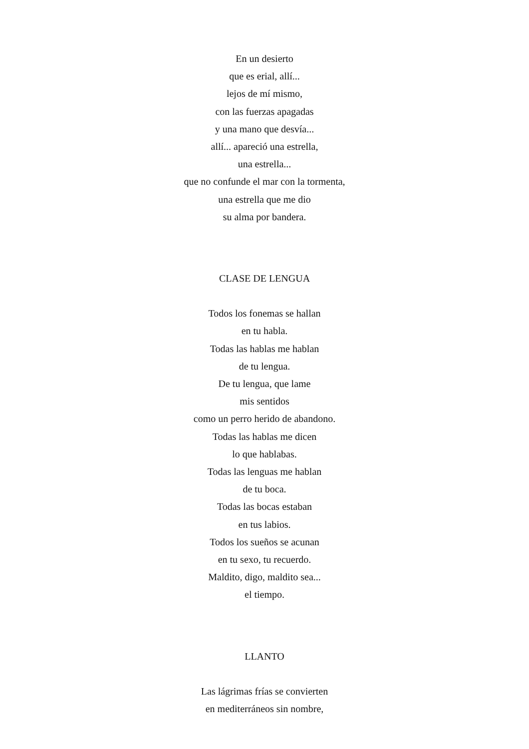En un desierto
que es erial, allí...
lejos de mí mismo,
con las fuerzas apagadas
y una mano que desvía...
allí... apareció una estrella,
una estrella...
que no confunde el mar con la tormenta,
una estrella que me dio
su alma por bandera.
CLASE DE LENGUA
Todos los fonemas se hallan
en tu habla.
Todas las hablas me hablan
de tu lengua.
De tu lengua, que lame
mis sentidos
como un perro herido de abandono.
Todas las hablas me dicen
lo que hablabas.
Todas las lenguas me hablan
de tu boca.
Todas las bocas estaban
en tus labios.
Todos los sueños se acunan
en tu sexo, tu recuerdo.
Maldito, digo, maldito sea...
el tiempo.
LLANTO
Las lágrimas frías se convierten
en mediterráneos sin nombre,